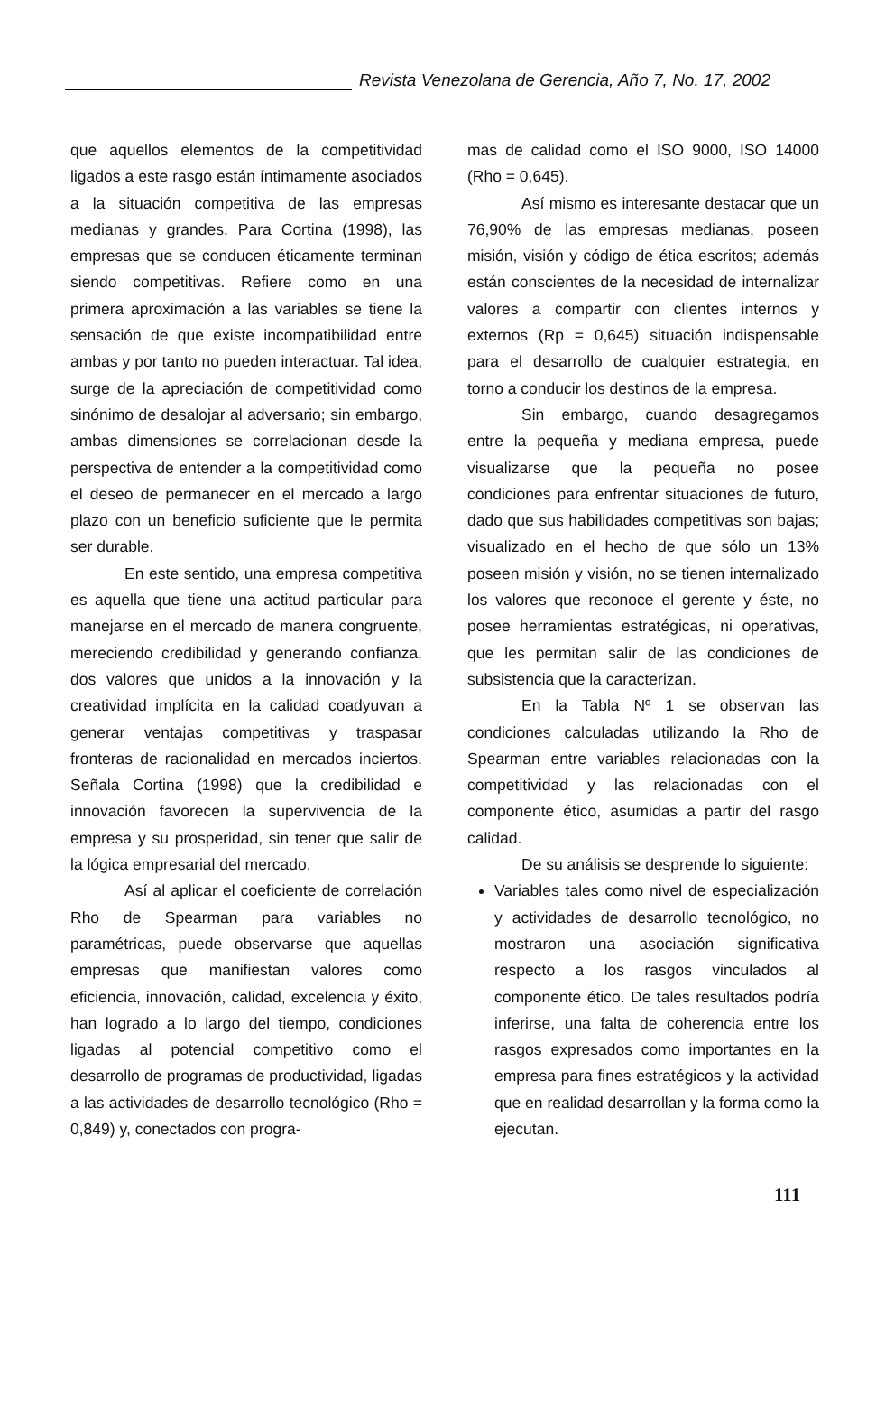Revista Venezolana de Gerencia, Año 7, No. 17, 2002
que aquellos elementos de la competitividad ligados a este rasgo están íntimamente asociados a la situación competitiva de las empresas medianas y grandes. Para Cortina (1998), las empresas que se conducen éticamente terminan siendo competitivas. Refiere como en una primera aproximación a las variables se tiene la sensación de que existe incompatibilidad entre ambas y por tanto no pueden interactuar. Tal idea, surge de la apreciación de competitividad como sinónimo de desalojar al adversario; sin embargo, ambas dimensiones se correlacionan desde la perspectiva de entender a la competitividad como el deseo de permanecer en el mercado a largo plazo con un beneficio suficiente que le permita ser durable.
En este sentido, una empresa competitiva es aquella que tiene una actitud particular para manejarse en el mercado de manera congruente, mereciendo credibilidad y generando confianza, dos valores que unidos a la innovación y la creatividad implícita en la calidad coadyuvan a generar ventajas competitivas y traspasar fronteras de racionalidad en mercados inciertos. Señala Cortina (1998) que la credibilidad e innovación favorecen la supervivencia de la empresa y su prosperidad, sin tener que salir de la lógica empresarial del mercado.
Así al aplicar el coeficiente de correlación Rho de Spearman para variables no paramétricas, puede observarse que aquellas empresas que manifiestan valores como eficiencia, innovación, calidad, excelencia y éxito, han logrado a lo largo del tiempo, condiciones ligadas al potencial competitivo como el desarrollo de programas de productividad, ligadas a las actividades de desarrollo tecnológico (Rho = 0,849) y, conectados con progra-
mas de calidad como el ISO 9000, ISO 14000 (Rho = 0,645).
Así mismo es interesante destacar que un 76,90% de las empresas medianas, poseen misión, visión y código de ética escritos; además están conscientes de la necesidad de internalizar valores a compartir con clientes internos y externos (Rp = 0,645) situación indispensable para el desarrollo de cualquier estrategia, en torno a conducir los destinos de la empresa.
Sin embargo, cuando desagregamos entre la pequeña y mediana empresa, puede visualizarse que la pequeña no posee condiciones para enfrentar situaciones de futuro, dado que sus habilidades competitivas son bajas; visualizado en el hecho de que sólo un 13% poseen misión y visión, no se tienen internalizado los valores que reconoce el gerente y éste, no posee herramientas estratégicas, ni operativas, que les permitan salir de las condiciones de subsistencia que la caracterizan.
En la Tabla Nº 1 se observan las condiciones calculadas utilizando la Rho de Spearman entre variables relacionadas con la competitividad y las relacionadas con el componente ético, asumidas a partir del rasgo calidad.
De su análisis se desprende lo siguiente:
Variables tales como nivel de especialización y actividades de desarrollo tecnológico, no mostraron una asociación significativa respecto a los rasgos vinculados al componente ético. De tales resultados podría inferirse, una falta de coherencia entre los rasgos expresados como importantes en la empresa para fines estratégicos y la actividad que en realidad desarrollan y la forma como la ejecutan.
111